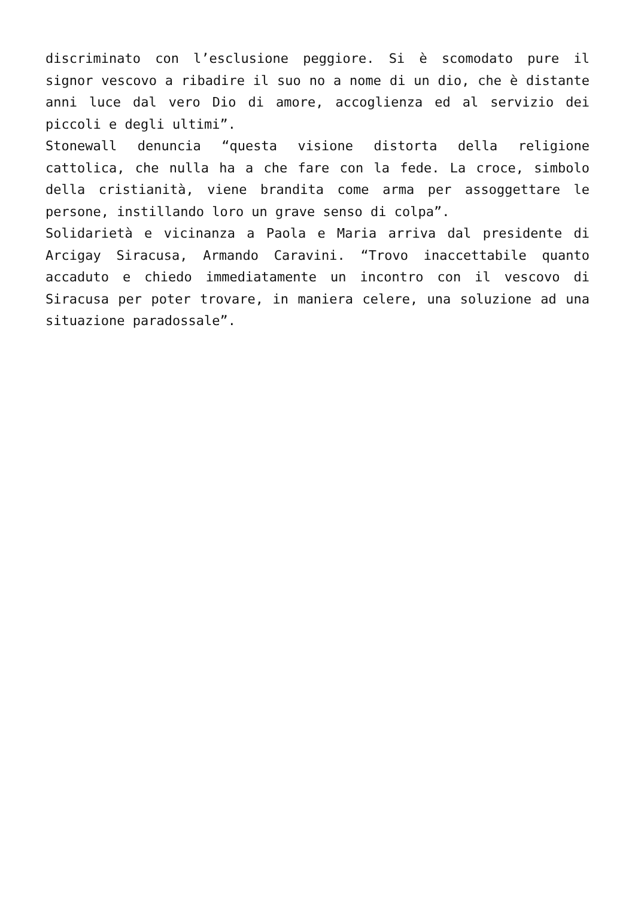discriminato con l’esclusione peggiore. Si è scomodato pure il signor vescovo a ribadire il suo no a nome di un dio, che è distante anni luce dal vero Dio di amore, accoglienza ed al servizio dei piccoli e degli ultimi”.
Stonewall denuncia “questa visione distorta della religione cattolica, che nulla ha a che fare con la fede. La croce, simbolo della cristianità, viene brandita come arma per assoggettare le persone, instillando loro un grave senso di colpa”.
Solidarietà e vicinanza a Paola e Maria arriva dal presidente di Arcigay Siracusa, Armando Caravini. “Trovo inaccettabile quanto accaduto e chiedo immediatamente un incontro con il vescovo di Siracusa per poter trovare, in maniera celere, una soluzione ad una situazione paradossale”.